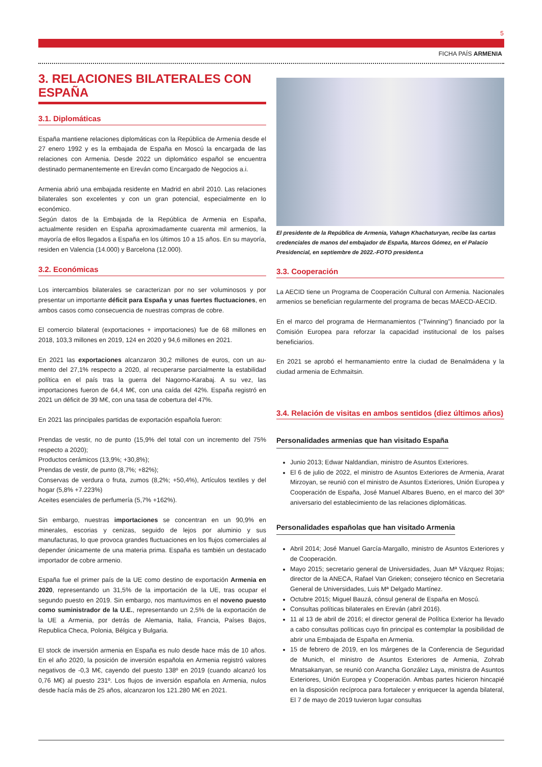5
FICHA PAÍS ARMENIA
3. RELACIONES BILATERALES CON ESPAÑA
3.1. Diplomáticas
España mantiene relaciones diplomáticas con la República de Armenia desde el 27 enero 1992 y es la embajada de España en Moscú la encargada de las relaciones con Armenia. Desde 2022 un diplomático español se encuentra destinado permanentemente en Ereván como Encargado de Negocios a.i.
Armenia abrió una embajada residente en Madrid en abril 2010. Las relaciones bilaterales son excelentes y con un gran potencial, especialmente en lo económico.
Según datos de la Embajada de la República de Armenia en España, actualmente residen en España aproximadamente cuarenta mil armenios, la mayoría de ellos llegados a España en los últimos 10 a 15 años. En su mayoría, residen en Valencia (14.000) y Barcelona (12.000).
3.2. Económicas
Los intercambios bilaterales se caracterizan por no ser voluminosos y por presentar un importante déficit para España y unas fuertes fluctuaciones, en ambos casos como consecuencia de nuestras compras de cobre.
El comercio bilateral (exportaciones + importaciones) fue de 68 millones en 2018, 103,3 millones en 2019, 124 en 2020 y 94,6 millones en 2021.
En 2021 las exportaciones alcanzaron 30,2 millones de euros, con un au- mento del 27,1% respecto a 2020, al recuperarse parcialmente la estabilidad política en el país tras la guerra del Nagorno-Karabaj. A su vez, las importaciones fueron de 64,4 M€, con una caída del 42%. España registró en 2021 un déficit de 39 M€, con una tasa de cobertura del 47%.
En 2021 las principales partidas de exportación española fueron:
Prendas de vestir, no de punto (15,9% del total con un incremento del 75% respecto a 2020);
Productos cerámicos (13,9%; +30,8%);
Prendas de vestir, de punto (8,7%; +82%);
Conservas de verdura o fruta, zumos (8,2%; +50,4%), Artículos textiles y del hogar (5,8% +7.223%)
Aceites esenciales de perfumería (5,7% +162%).
Sin embargo, nuestras importaciones se concentran en un 90,9% en minerales, escorias y cenizas, seguido de lejos por aluminio y sus manufacturas, lo que provoca grandes fluctuaciones en los flujos comerciales al depender únicamente de una materia prima. España es también un destacado importador de cobre armenio.
España fue el primer país de la UE como destino de exportación Armenia en 2020, representando un 31,5% de la importación de la UE, tras ocupar el segundo puesto en 2019. Sin embargo, nos mantuvimos en el noveno puesto como suministrador de la U.E., representando un 2,5% de la exportación de la UE a Armenia, por detrás de Alemania, Italia, Francia, Países Bajos, Republica Checa, Polonia, Bélgica y Bulgaria.
El stock de inversión armenia en España es nulo desde hace más de 10 años. En el año 2020, la posición de inversión española en Armenia registró valores negativos de -0,3 M€, cayendo del puesto 138º en 2019 (cuando alcanzó los 0,76 M€) al puesto 231º. Los flujos de inversión española en Armenia, nulos desde hacía más de 25 años, alcanzaron los 121.280 M€ en 2021.
El presidente de la República de Armenia, Vahagn Khachaturyan, recibe las cartas credenciales de manos del embajador de España, Marcos Gómez, en el Palacio Presidencial, en septiembre de 2022.-FOTO president.a
3.3. Cooperación
La AECID tiene un Programa de Cooperación Cultural con Armenia. Nacionales armenios se benefician regularmente del programa de becas MAECD-AECID.
En el marco del programa de Hermanamientos (“Twinning”) financiado por la Comisión Europea para reforzar la capacidad institucional de los países beneficiarios.
En 2021 se aprobó el hermanamiento entre la ciudad de Benalmádena y la ciudad armenia de Echmaitsin.
3.4. Relación de visitas en ambos sentidos (diez últimos años)
Personalidades armenias que han visitado España
Junio 2013; Edwar Naldandian, ministro de Asuntos Exteriores.
El 6 de julio de 2022, el ministro de Asuntos Exteriores de Armenia, Ararat Mirzoyan, se reunió con el ministro de Asuntos Exteriores, Unión Europea y Cooperación de España, José Manuel Albares Bueno, en el marco del 30º aniversario del establecimiento de las relaciones diplomáticas.
Personalidades españolas que han visitado Armenia
Abril 2014; José Manuel García-Margallo, ministro de Asuntos Exteriores y de Cooperación.
Mayo 2015; secretario general de Universidades, Juan Mª Vázquez Rojas; director de la ANECA, Rafael Van Grieken; consejero técnico en Secretaria General de Universidades, Luis Mª Delgado Martínez.
Octubre 2015; Miguel Bauzá, cónsul general de España en Moscú.
Consultas políticas bilaterales en Ereván (abril 2016).
11 al 13 de abril de 2016; el director general de Política Exterior ha llevado a cabo consultas políticas cuyo fin principal es contemplar la posibilidad de abrir una Embajada de España en Armenia.
15 de febrero de 2019, en los márgenes de la Conferencia de Seguridad de Munich, el ministro de Asuntos Exteriores de Armenia, Zohrab Mnatsakanyan, se reunió con Arancha González Laya, ministra de Asuntos Exteriores, Unión Europea y Cooperación. Ambas partes hicieron hincapié en la disposición recíproca para fortalecer y enriquecer la agenda bilateral, El 7 de mayo de 2019 tuvieron lugar consultas